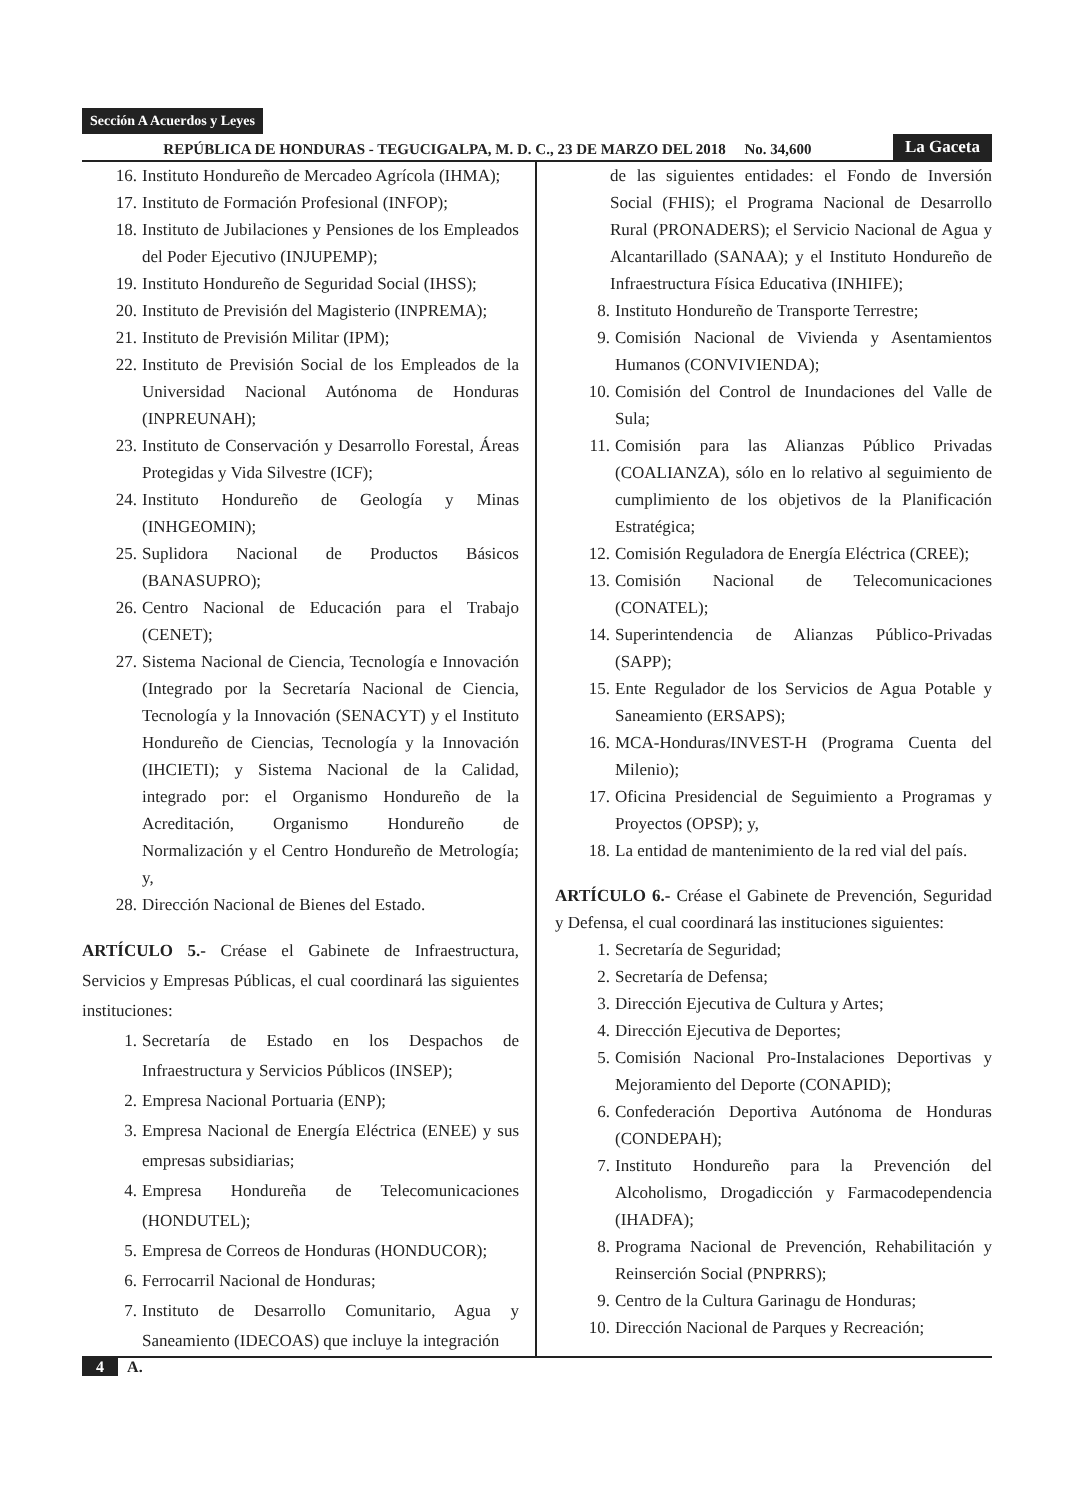Sección A Acuerdos y Leyes
REPÚBLICA DE HONDURAS - TEGUCIGALPA, M. D. C., 23 DE MARZO DEL 2018 No. 34,600
La Gaceta
16. Instituto Hondureño de Mercadeo Agrícola (IHMA);
17. Instituto de Formación Profesional (INFOP);
18. Instituto de Jubilaciones y Pensiones de los Empleados del Poder Ejecutivo (INJUPEMP);
19. Instituto Hondureño de Seguridad Social (IHSS);
20. Instituto de Previsión del Magisterio (INPREMA);
21. Instituto de Previsión Militar (IPM);
22. Instituto de Previsión Social de los Empleados de la Universidad Nacional Autónoma de Honduras (INPREUNAH);
23. Instituto de Conservación y Desarrollo Forestal, Áreas Protegidas y Vida Silvestre (ICF);
24. Instituto Hondureño de Geología y Minas (INHGEOMIN);
25. Suplidora Nacional de Productos Básicos (BANASUPRO);
26. Centro Nacional de Educación para el Trabajo (CENET);
27. Sistema Nacional de Ciencia, Tecnología e Innovación (Integrado por la Secretaría Nacional de Ciencia, Tecnología y la Innovación (SENACYT) y el Instituto Hondureño de Ciencias, Tecnología y la Innovación (IHCIETI); y Sistema Nacional de la Calidad, integrado por: el Organismo Hondureño de la Acreditación, Organismo Hondureño de Normalización y el Centro Hondureño de Metrología; y,
28. Dirección Nacional de Bienes del Estado.
ARTÍCULO 5.- Créase el Gabinete de Infraestructura, Servicios y Empresas Públicas, el cual coordinará las siguientes instituciones:
1. Secretaría de Estado en los Despachos de Infraestructura y Servicios Públicos (INSEP);
2. Empresa Nacional Portuaria (ENP);
3. Empresa Nacional de Energía Eléctrica (ENEE) y sus empresas subsidiarias;
4. Empresa Hondureña de Telecomunicaciones (HONDUTEL);
5. Empresa de Correos de Honduras (HONDUCOR);
6. Ferrocarril Nacional de Honduras;
7. Instituto de Desarrollo Comunitario, Agua y Saneamiento (IDECOAS) que incluye la integración
de las siguientes entidades: el Fondo de Inversión Social (FHIS); el Programa Nacional de Desarrollo Rural (PRONADERS); el Servicio Nacional de Agua y Alcantarillado (SANAA); y el Instituto Hondureño de Infraestructura Física Educativa (INHIFE);
8. Instituto Hondureño de Transporte Terrestre;
9. Comisión Nacional de Vivienda y Asentamientos Humanos (CONVIVIENDA);
10. Comisión del Control de Inundaciones del Valle de Sula;
11. Comisión para las Alianzas Público Privadas (COALIANZA), sólo en lo relativo al seguimiento de cumplimiento de los objetivos de la Planificación Estratégica;
12. Comisión Reguladora de Energía Eléctrica (CREE);
13. Comisión Nacional de Telecomunicaciones (CONATEL);
14. Superintendencia de Alianzas Público-Privadas (SAPP);
15. Ente Regulador de los Servicios de Agua Potable y Saneamiento (ERSAPS);
16. MCA-Honduras/INVEST-H (Programa Cuenta del Milenio);
17. Oficina Presidencial de Seguimiento a Programas y Proyectos (OPSP); y,
18. La entidad de mantenimiento de la red vial del país.
ARTÍCULO 6.- Créase el Gabinete de Prevención, Seguridad y Defensa, el cual coordinará las instituciones siguientes:
1. Secretaría de Seguridad;
2. Secretaría de Defensa;
3. Dirección Ejecutiva de Cultura y Artes;
4. Dirección Ejecutiva de Deportes;
5. Comisión Nacional Pro-Instalaciones Deportivas y Mejoramiento del Deporte (CONAPID);
6. Confederación Deportiva Autónoma de Honduras (CONDEPAH);
7. Instituto Hondureño para la Prevención del Alcoholismo, Drogadicción y Farmacodependencia (IHADFA);
8. Programa Nacional de Prevención, Rehabilitación y Reinserción Social (PNPRRS);
9. Centro de la Cultura Garinagu de Honduras;
10. Dirección Nacional de Parques y Recreación;
4 A.